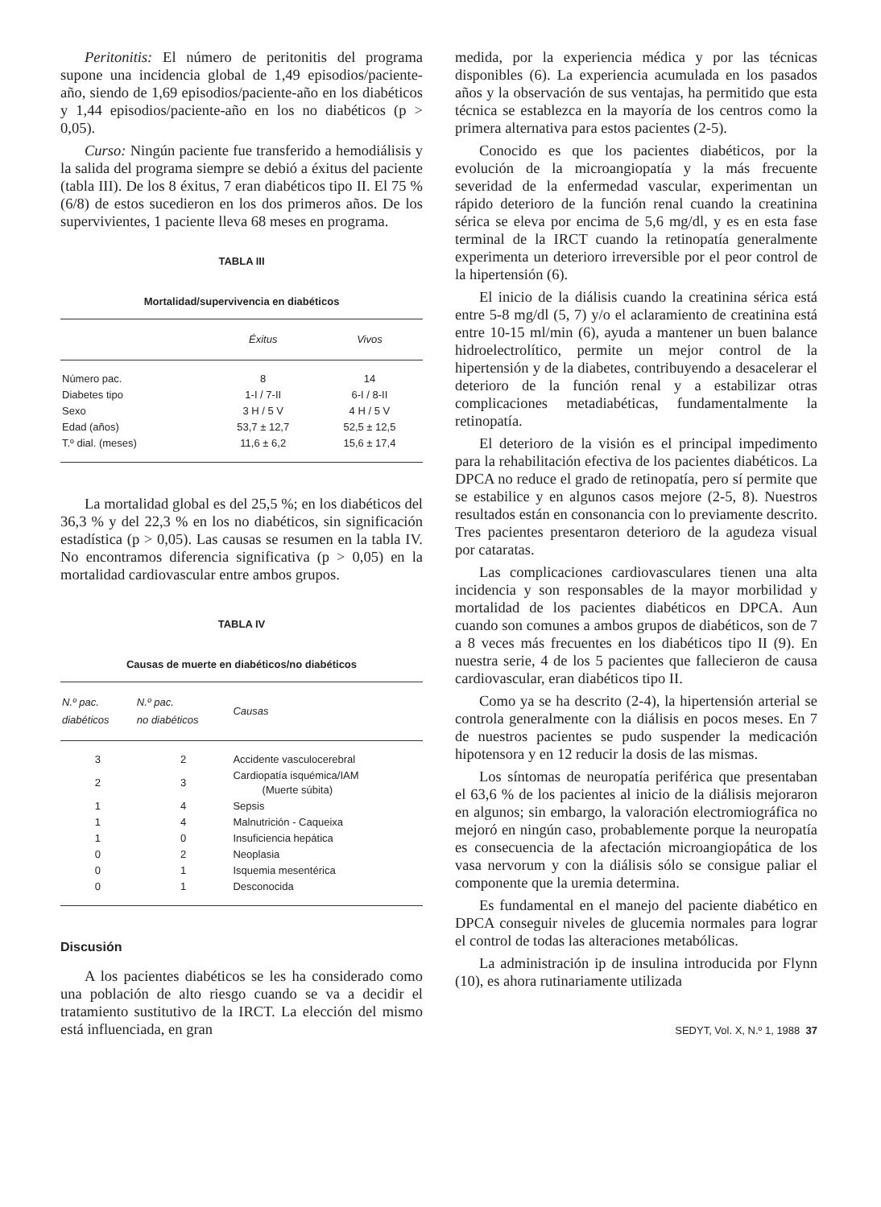Peritonitis: El número de peritonitis del programa supone una incidencia global de 1,49 episodios/paciente-año, siendo de 1,69 episodios/paciente-año en los diabéticos y 1,44 episodios/paciente-año en los no diabéticos (p > 0,05).
Curso: Ningún paciente fue transferido a hemodiálisis y la salida del programa siempre se debió a éxitus del paciente (tabla III). De los 8 éxitus, 7 eran diabéticos tipo II. El 75 % (6/8) de estos sucedieron en los dos primeros años. De los supervivientes, 1 paciente lleva 68 meses en programa.
TABLA III
Mortalidad/supervivencia en diabéticos
| | Éxitus | Vivos |
| --- | --- | --- |
| Número pac. | 8 | 14 |
| Diabetes tipo | 1-I / 7-II | 6-I / 8-II |
| Sexo | 3 H / 5 V | 4 H / 5 V |
| Edad (años) | 53,7 ± 12,7 | 52,5 ± 12,5 |
| T.º dial. (meses) | 11,6 ± 6,2 | 15,6 ± 17,4 |
La mortalidad global es del 25,5 %; en los diabéticos del 36,3 % y del 22,3 % en los no diabéticos, sin significación estadística (p > 0,05). Las causas se resumen en la tabla IV. No encontramos diferencia significativa (p > 0,05) en la mortalidad cardiovascular entre ambos grupos.
TABLA IV
Causas de muerte en diabéticos/no diabéticos
| N.º pac. diabéticos | N.º pac. no diabéticos | Causas |
| --- | --- | --- |
| 3 | 2 | Accidente vasculocerebral |
| 2 | 3 | Cardiopatía isquémica/IAM (Muerte súbita) |
| 1 | 4 | Sepsis |
| 1 | 4 | Malnutrición - Caqueixa |
| 1 | 0 | Insuficiencia hepática |
| 0 | 2 | Neoplasia |
| 0 | 1 | Isquemia mesentérica |
| 0 | 1 | Desconocida |
Discusión
A los pacientes diabéticos se les ha considerado como una población de alto riesgo cuando se va a decidir el tratamiento sustitutivo de la IRCT. La elección del mismo está influenciada, en gran
medida, por la experiencia médica y por las técnicas disponibles (6). La experiencia acumulada en los pasados años y la observación de sus ventajas, ha permitido que esta técnica se establezca en la mayoría de los centros como la primera alternativa para estos pacientes (2-5).
Conocido es que los pacientes diabéticos, por la evolución de la microangiopatía y la más frecuente severidad de la enfermedad vascular, experimentan un rápido deterioro de la función renal cuando la creatinina sérica se eleva por encima de 5,6 mg/dl, y es en esta fase terminal de la IRCT cuando la retinopatía generalmente experimenta un deterioro irreversible por el peor control de la hipertensión (6).
El inicio de la diálisis cuando la creatinina sérica está entre 5-8 mg/dl (5, 7) y/o el aclaramiento de creatinina está entre 10-15 ml/min (6), ayuda a mantener un buen balance hidroelectrolítico, permite un mejor control de la hipertensión y de la diabetes, contribuyendo a desacelerar el deterioro de la función renal y a estabilizar otras complicaciones metadiabéticas, fundamentalmente la retinopatía.
El deterioro de la visión es el principal impedimento para la rehabilitación efectiva de los pacientes diabéticos. La DPCA no reduce el grado de retinopatía, pero sí permite que se estabilice y en algunos casos mejore (2-5, 8). Nuestros resultados están en consonancia con lo previamente descrito. Tres pacientes presentaron deterioro de la agudeza visual por cataratas.
Las complicaciones cardiovasculares tienen una alta incidencia y son responsables de la mayor morbilidad y mortalidad de los pacientes diabéticos en DPCA. Aun cuando son comunes a ambos grupos de diabéticos, son de 7 a 8 veces más frecuentes en los diabéticos tipo II (9). En nuestra serie, 4 de los 5 pacientes que fallecieron de causa cardiovascular, eran diabéticos tipo II.
Como ya se ha descrito (2-4), la hipertensión arterial se controla generalmente con la diálisis en pocos meses. En 7 de nuestros pacientes se pudo suspender la medicación hipotensora y en 12 reducir la dosis de las mismas.
Los síntomas de neuropatía periférica que presentaban el 63,6 % de los pacientes al inicio de la diálisis mejoraron en algunos; sin embargo, la valoración electromiográfica no mejoró en ningún caso, probablemente porque la neuropatía es consecuencia de la afectación microangiopática de los vasa nervorum y con la diálisis sólo se consigue paliar el componente que la uremia determina.
Es fundamental en el manejo del paciente diabético en DPCA conseguir niveles de glucemia normales para lograr el control de todas las alteraciones metabólicas.
La administración ip de insulina introducida por Flynn (10), es ahora rutinariamente utilizada
SEDYT, Vol. X, N.º 1, 1988 37